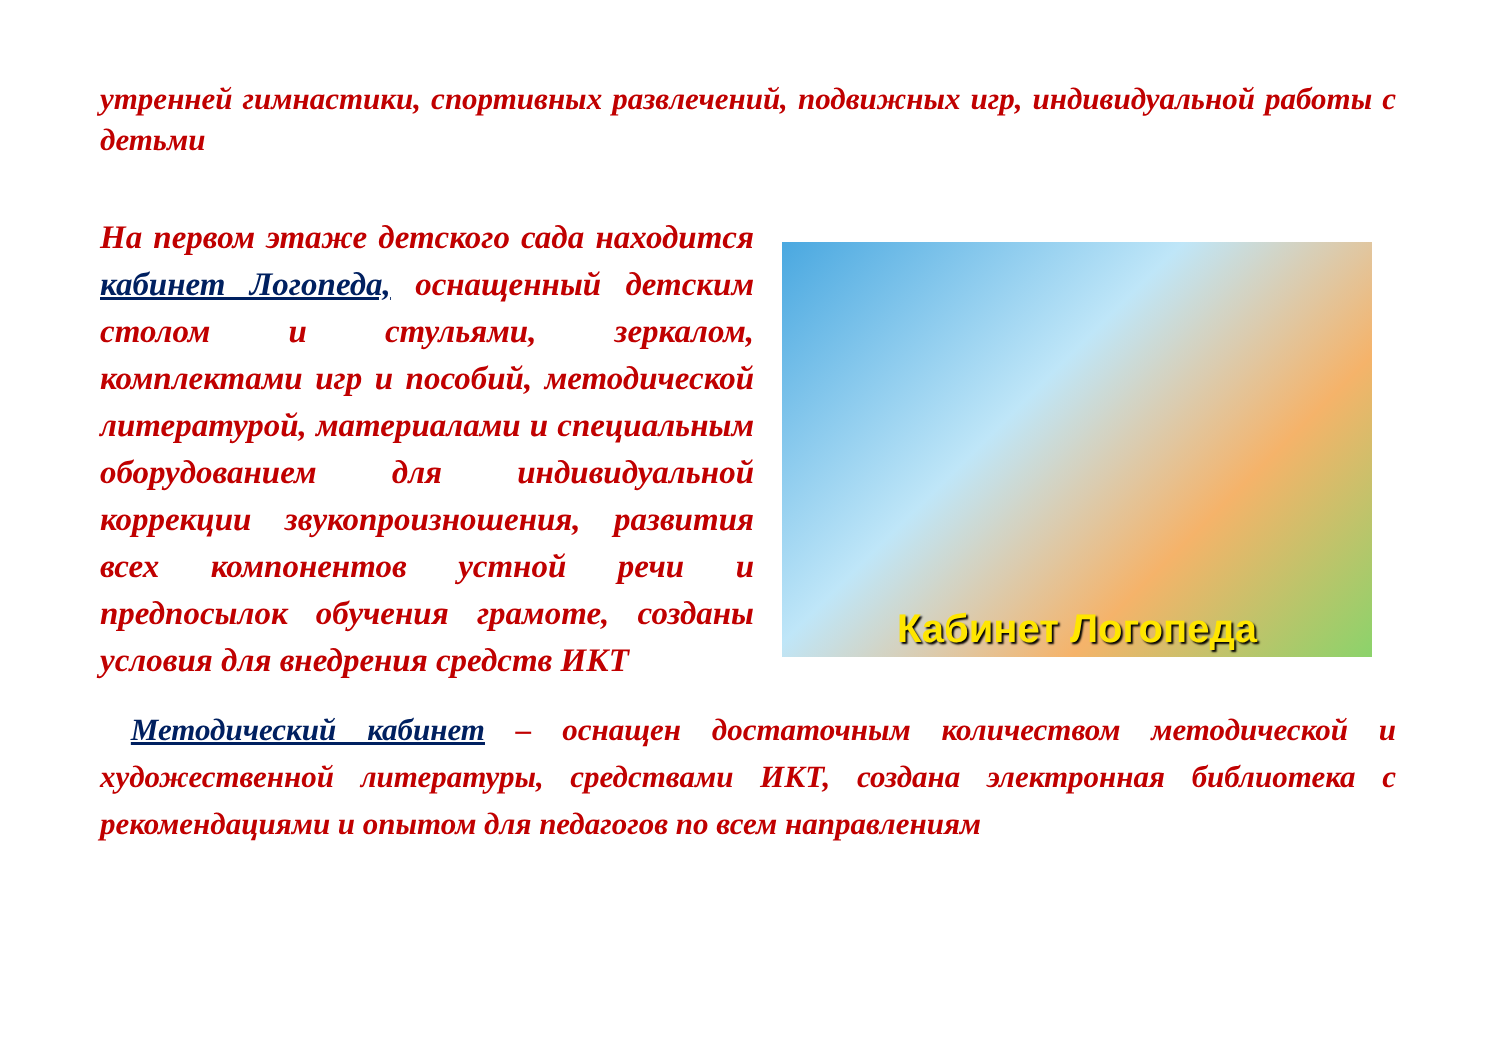утренней гимнастики, спортивных развлечений, подвижных игр, индивидуальной работы с детьми
На первом этаже детского сада находится кабинет Логопеда, оснащенный детским столом и стульями, зеркалом, комплектами игр и пособий, методической литературой, материалами и специальным оборудованием для индивидуальной коррекции звукопроизношения, развития всех компонентов устной речи и предпосылок обучения грамоте, созданы условия для внедрения средств ИКТ
Кабинет Логопеда
Методический кабинет – оснащен достаточным количеством методической и художественной литературы, средствами ИКТ, создана электронная библиотека с рекомендациями и опытом для педагогов по всем направлениям